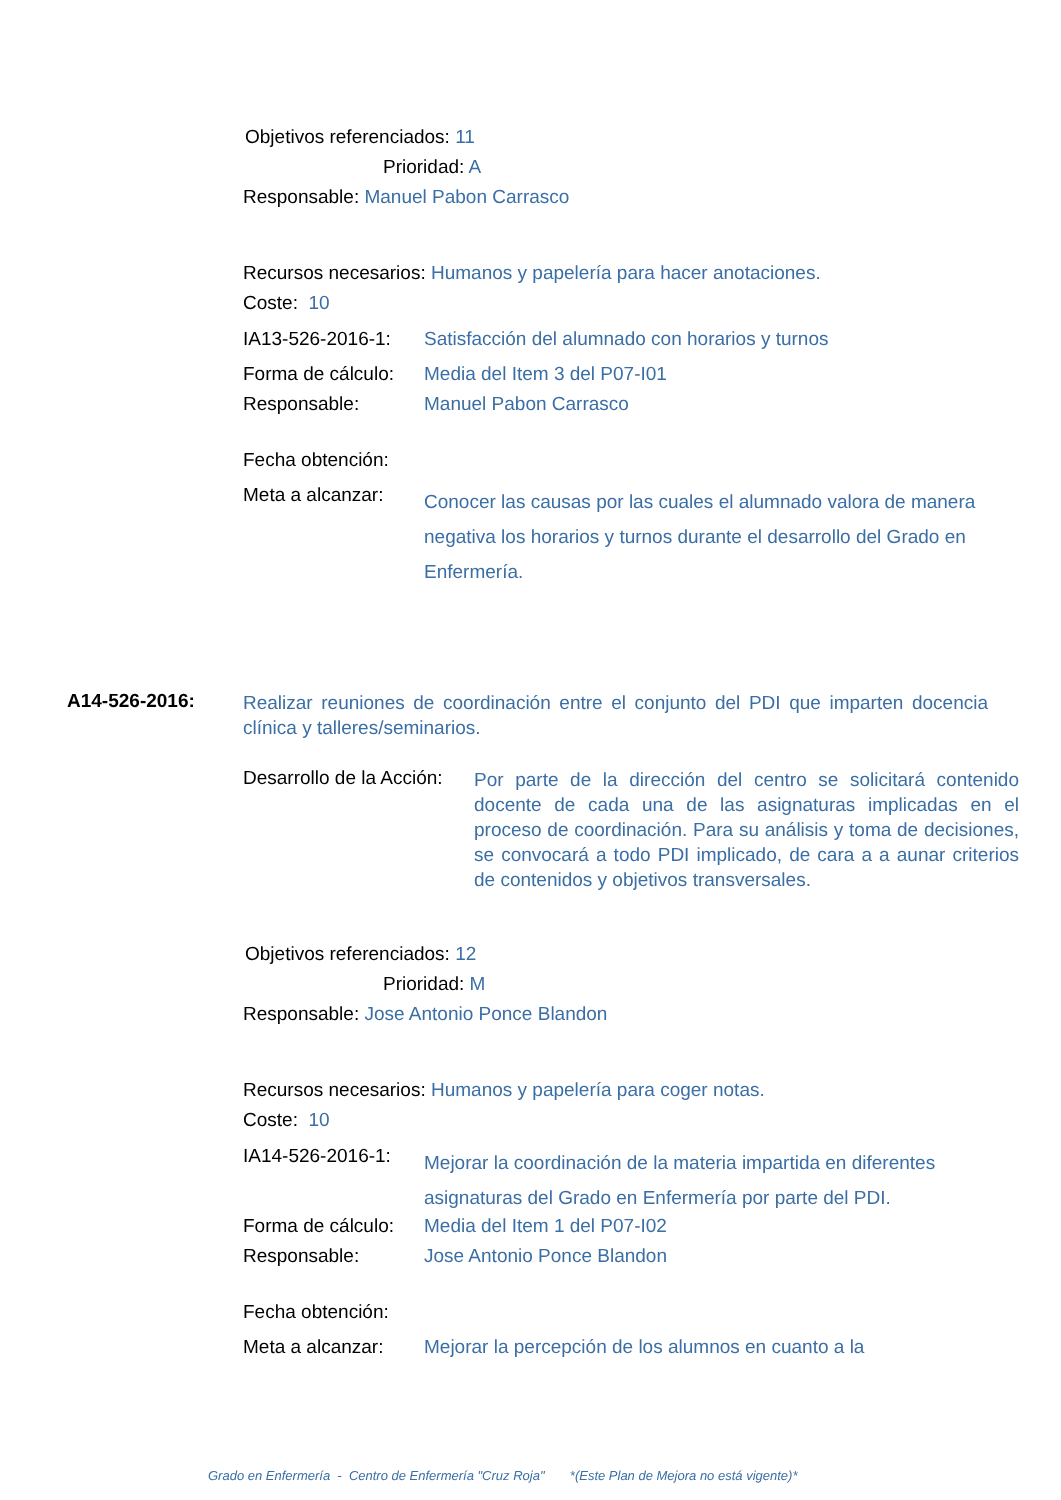Objetivos referenciados: 11
Prioridad: A
Responsable: Manuel Pabon Carrasco
Recursos necesarios: Humanos y papelería para hacer anotaciones.
Coste: 10
IA13-526-2016-1: Satisfacción del alumnado con horarios y turnos
Forma de cálculo: Media del Item 3 del P07-I01
Responsable: Manuel Pabon Carrasco
Fecha obtención:
Meta a alcanzar:
Conocer las causas por las cuales el alumnado valora de manera negativa los horarios y turnos durante el desarrollo del Grado en Enfermería.
A14-526-2016:
Realizar reuniones de coordinación entre el conjunto del PDI que imparten docencia clínica y talleres/seminarios.
Desarrollo de la Acción:
Por parte de la dirección del centro se solicitará contenido docente de cada una de las asignaturas implicadas en el proceso de coordinación. Para su análisis y toma de decisiones, se convocará a todo PDI implicado, de cara a a aunar criterios de contenidos y objetivos transversales.
Objetivos referenciados: 12
Prioridad: M
Responsable: Jose Antonio Ponce Blandon
Recursos necesarios: Humanos y papelería para coger notas.
Coste: 10
IA14-526-2016-1:
Mejorar la coordinación de la materia impartida en diferentes asignaturas del Grado en Enfermería por parte del PDI.
Forma de cálculo: Media del Item 1 del P07-I02
Responsable: Jose Antonio Ponce Blandon
Fecha obtención:
Meta a alcanzar: Mejorar la percepción de los alumnos en cuanto a la
Grado en Enfermería - Centro de Enfermería "Cruz Roja" *(Este Plan de Mejora no está vigente)*